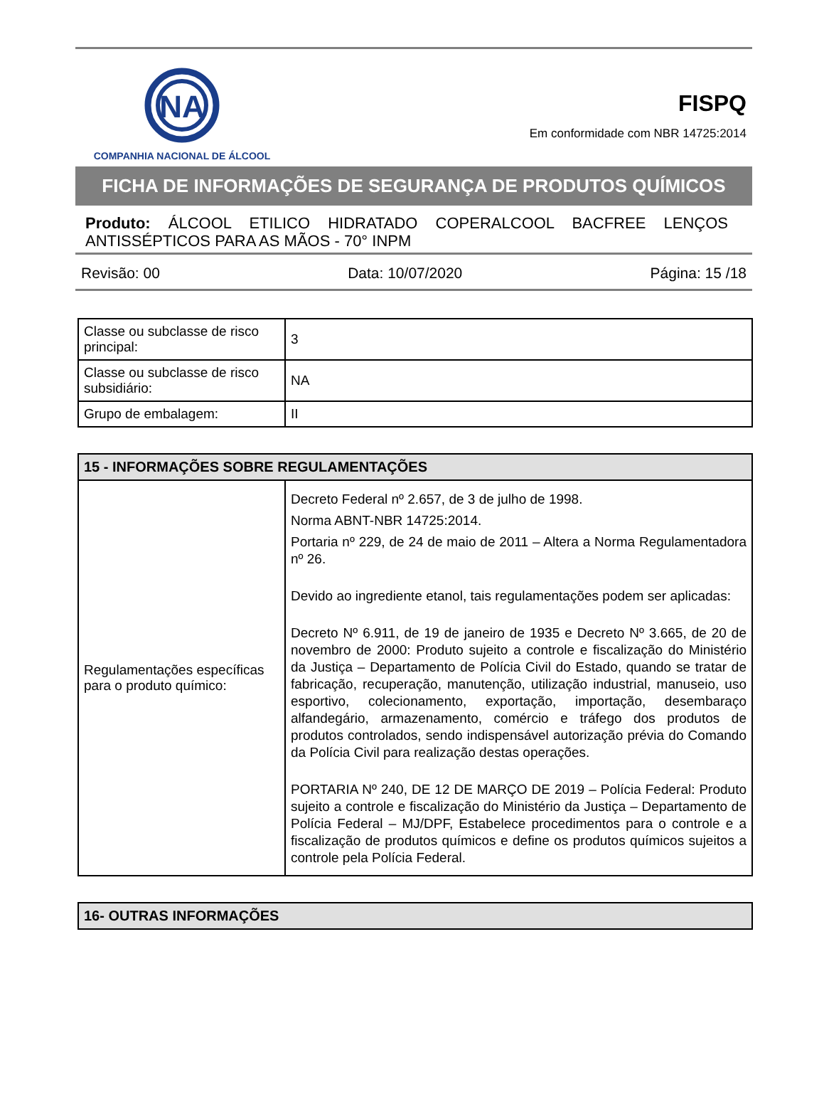NA
COMPANHIA NACIONAL DE ÁLCOOL
FISPQ
Em conformidade com NBR 14725:2014
FICHA DE INFORMAÇÕES DE SEGURANÇA DE PRODUTOS QUÍMICOS
Produto: ÁLCOOL ETILICO HIDRATADO COPERALCOOL BACFREE LENÇOS ANTISSÉPTICOS PARA AS MÃOS - 70° INPM
Revisão: 00 Data: 10/07/2020 Página: 15 /18
| Classe ou subclasse de risco principal: | 3 |
| Classe ou subclasse de risco subsidiário: | NA |
| Grupo de embalagem: | II |
| 15 - INFORMAÇÕES SOBRE REGULAMENTAÇÕES | |
| --- | --- |
| Regulamentações específicas para o produto químico: | Decreto Federal nº 2.657, de 3 de julho de 1998. Norma ABNT-NBR 14725:2014. Portaria nº 229, de 24 de maio de 2011 – Altera a Norma Regulamentadora nº 26. Devido ao ingrediente etanol, tais regulamentações podem ser aplicadas: Decreto Nº 6.911, de 19 de janeiro de 1935 e Decreto Nº 3.665, de 20 de novembro de 2000: Produto sujeito a controle e fiscalização do Ministério da Justiça – Departamento de Polícia Civil do Estado, quando se tratar de fabricação, recuperação, manutenção, utilização industrial, manuseio, uso esportivo, colecionamento, exportação, importação, desembaraço alfandegário, armazenamento, comércio e tráfego dos produtos de produtos controlados, sendo indispensável autorização prévia do Comando da Polícia Civil para realização destas operações. PORTARIA Nº 240, DE 12 DE MARÇO DE 2019 – Polícia Federal: Produto sujeito a controle e fiscalização do Ministério da Justiça – Departamento de Polícia Federal – MJ/DPF, Estabelece procedimentos para o controle e a fiscalização de produtos químicos e define os produtos químicos sujeitos a controle pela Polícia Federal. |
| 16- OUTRAS INFORMAÇÕES |
| --- |